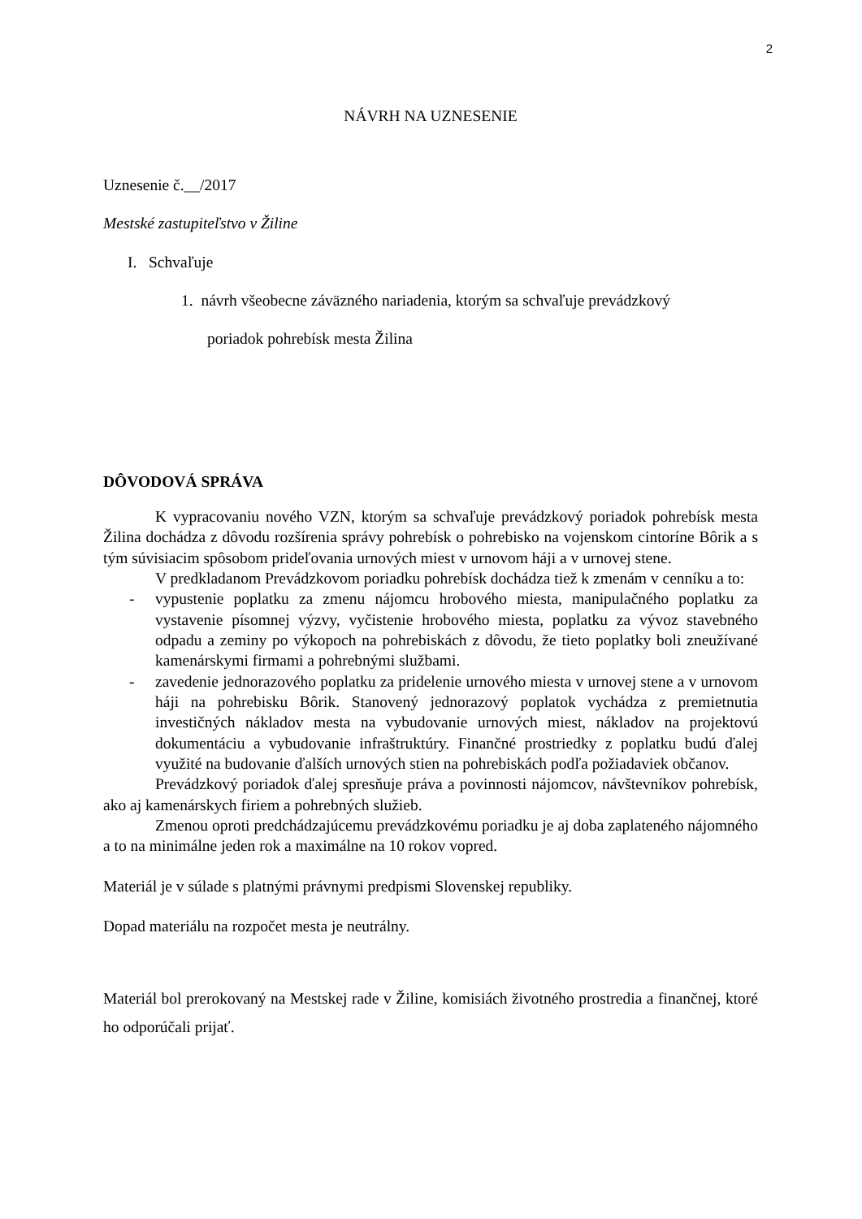2
NÁVRH NA UZNESENIE
Uznesenie č.__/2017
Mestské zastupiteľstvo v Žiline
I. Schvaľuje
1. návrh všeobecne záväzného nariadenia, ktorým sa schvaľuje prevádzkový
poriadok pohrebísk mesta Žilina
DÔVODOVÁ SPRÁVA
K vypracovaniu nového VZN, ktorým sa schvaľuje prevádzkový poriadok pohrebísk mesta Žilina dochádza z dôvodu rozšírenia správy pohrebísk o pohrebisko na vojenskom cintoríne Bôrik a s tým súvisiacim spôsobom prideľovania urnových miest v urnovom háji a v urnovej stene.
V predkladanom Prevádzkovom poriadku pohrebísk dochádza tiež k zmenám v cenníku a to:
- vypustenie poplatku za zmenu nájomcu hrobového miesta, manipulačného poplatku za vystavenie písomnej výzvy, vyčistenie hrobového miesta, poplatku za vývoz stavebného odpadu a zeminy po výkopoch na pohrebiskách z dôvodu, že tieto poplatky boli zneužívané kamenárskymi firmami a pohrebnými službami.
- zavedenie jednorazového poplatku za pridelenie urnového miesta v urnovej stene a v urnovom háji na pohrebisku Bôrik. Stanovený jednorazový poplatok vychádza z premietnutia investičných nákladov mesta na vybudovanie urnových miest, nákladov na projektovú dokumentáciu a vybudovanie infraštruktúry. Finančné prostriedky z poplatku budú ďalej využité na budovanie ďalších urnových stien na pohrebiskách podľa požiadaviek občanov.
Prevádzkový poriadok ďalej spresňuje práva a povinnosti nájomcov, návštevníkov pohrebísk, ako aj kamenárskych firiem a pohrebných služieb.
Zmenou oproti predchádzajúcemu prevádzkovému poriadku je aj doba zaplateného nájomného a to na minimálne jeden rok a maximálne na 10 rokov vopred.
Materiál je v súlade s platnými právnymi predpismi Slovenskej republiky.
Dopad materiálu na rozpočet mesta je neutrálny.
Materiál bol prerokovaný na Mestskej rade v Žiline, komisiách životného prostredia a finančnej, ktoré ho odporúčali prijať.